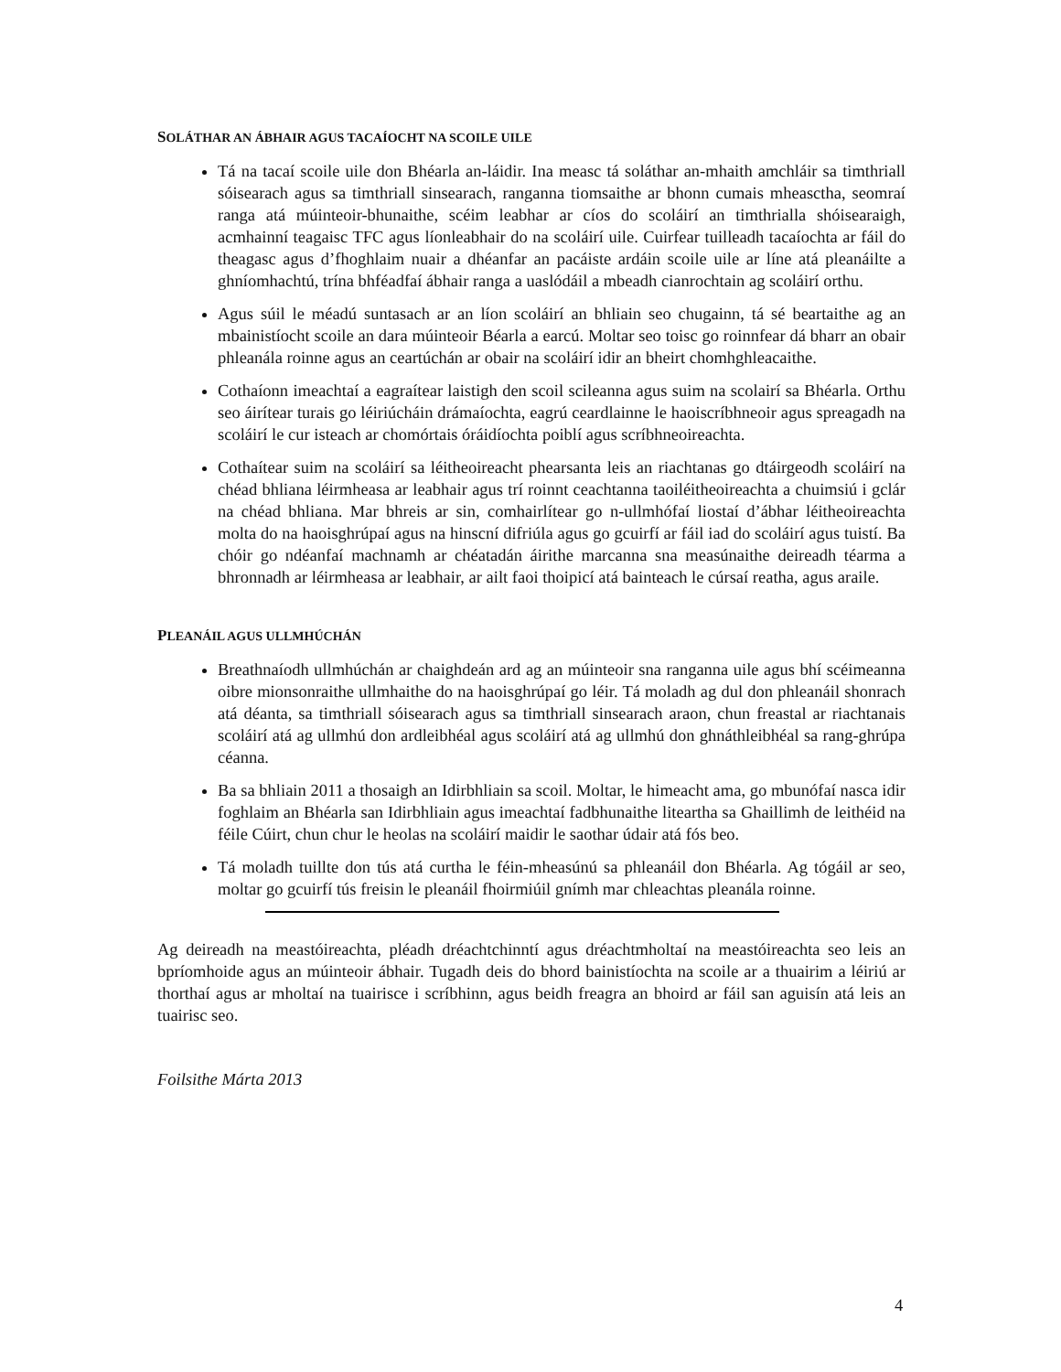SOLÁTHAR AN ÁBHAIR AGUS TACAÍOCHT NA SCOILE UILE
Tá na tacaí scoile uile don Bhéarla an-láidir. Ina measc tá soláthar an-mhaith amchláir sa timthriall sóisearach agus sa timthriall sinsearach, ranganna tiomsaithe ar bhonn cumais mheasctha, seomraí ranga atá múinteoir-bhunaithe, scéim leabhar ar cíos do scoláirí an timthrialla shóisearaigh, acmhainní teagaisc TFC agus líonleabhair do na scoláirí uile. Cuirfear tuilleadh tacaíochta ar fáil do theagasc agus d’fhoghlaim nuair a dhéanfar an pacáiste ardáin scoile uile ar líne atá pleanáilte a ghníomhachtú, trína bhféadfaí ábhair ranga a uaslódáil a mbeadh cianrochtain ag scoláirí orthu.
Agus súil le méadú suntasach ar an líon scoláirí an bhliain seo chugainn, tá sé beartaithe ag an mbainistíocht scoile an dara múinteoir Béarla a earcú. Moltar seo toisc go roinnfear dá bharr an obair phleanála roinne agus an ceartúchán ar obair na scoláirí idir an bheirt chomhghleacaithe.
Cothaíonn imeachtaí a eagraítear laistigh den scoil scileanna agus suim na scolairí sa Bhéarla. Orthu seo áirítear turais go léiriúcháin drámaíochta, eagrú ceardlainne le haoiscríbhneoir agus spreagadh na scoláirí le cur isteach ar chomórtais óráidíochta poiblí agus scríbhneoireachta.
Cothaítear suim na scoláirí sa léitheoireacht phearsanta leis an riachtanas go dtáirgeodh scoláirí na chéad bhliana léirmheasa ar leabhair agus trí roinnt ceachtanna taoiléitheoireachta a chuimsiú i gclár na chéad bhliana. Mar bhreis ar sin, comhairlítear go n-ullmhófaí liostaí d’ábhar léitheoireachta molta do na haoisghrúpaí agus na hinscní difriúla agus go gcuirfí ar fáil iad do scoláirí agus tuistí. Ba chóir go ndéanfaí machnamh ar chéatadán áirithe marcanna sna measúnaithe deireadh téarma a bhronnadh ar léirmheasa ar leabhair, ar ailt faoi thoipicí atá bainteach le cúrsaí reatha, agus araile.
PLEANÁIL AGUS ULLMHÚCHÁN
Breathnaíodh ullmhúchán ar chaighdeán ard ag an múinteoir sna ranganna uile agus bhí scéimeanna oibre mionsonraithe ullmhaithe do na haoisghrúpaí go léir. Tá moladh ag dul don phleanáil shonrach atá déanta, sa timthriall sóisearach agus sa timthriall sinsearach araon, chun freastal ar riachtanais scoláirí atá ag ullmhú don ardleibhéal agus scoláirí atá ag ullmhú don ghnáthleibhéal sa rang-ghrúpa céanna.
Ba sa bhliain 2011 a thosaigh an Idirbhliain sa scoil. Moltar, le himeacht ama, go mbunófaí nasca idir foghlaim an Bhéarla san Idirbhliain agus imeachtaí fadbhunaithe liteartha sa Ghaillimh de leithéid na féile Cúirt, chun chur le heolas na scoláirí maidir le saothar údair atá fós beo.
Tá moladh tuillte don tús atá curtha le féin-mheasúnú sa phleanáil don Bhéarla. Ag tógáil ar seo, moltar go gcuirfí tús freisin le pleanáil fhoirmiúil gnímh mar chleachtas pleanála roinne.
Ag deireadh na meastóireachta, pléadh dréachtchinntí agus dréachtmholtaí na meastóireachta seo leis an bpríomhoide agus an múinteoir ábhair. Tugadh deis do bhord bainistíochta na scoile ar a thuairim a léiriú ar thorthaí agus ar mholtaí na tuairisce i scríbhinn, agus beidh freagra an bhoird ar fáil san aguisín atá leis an tuairisc seo.
Foilsithe Márta 2013
4